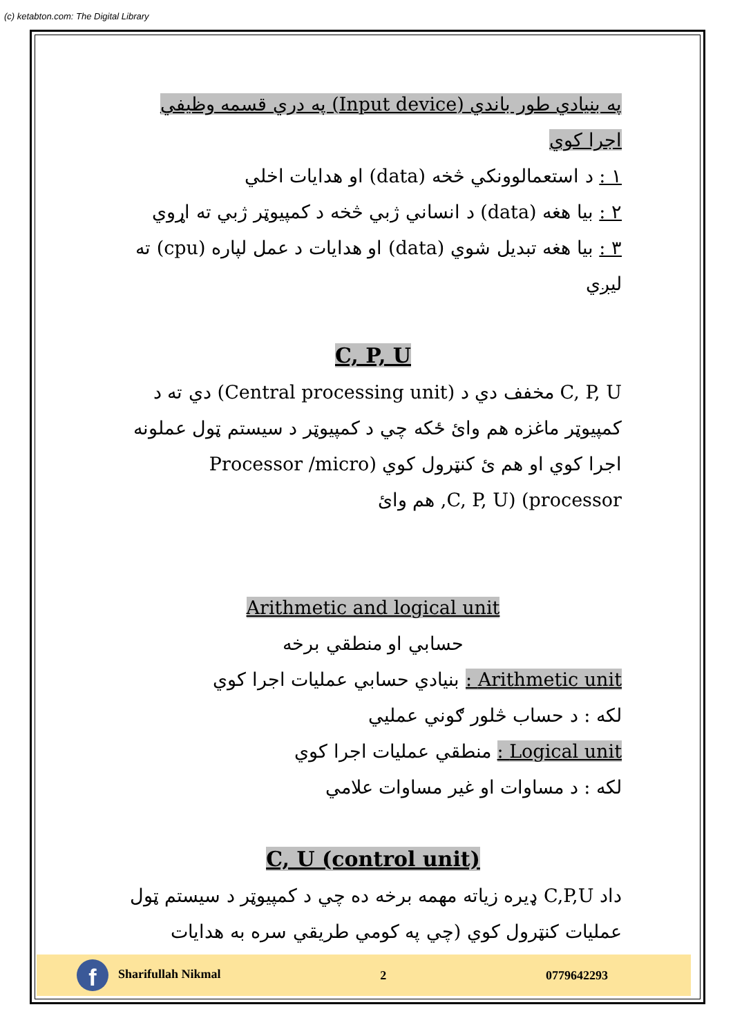(c) ketabton.com: The Digital Library
په بنيادي طور باندي (Input device) په دري قسمه وظيفي اجرا کوي
١ : د استعمالوونکي څخه (data) او هدايات اخلي
٢ : بيا هغه (data) د انساني ژبي څخه د کمپيوټر ژبي ته اړوي
٣ : بيا هغه تبديل شوي (data) او هدايات د عمل لپاره (cpu) ته ليږي
C, P, U
C, P, U مخفف دي د (Central processing unit) دي ته د کمپيوټر ماغزه هم وائ ځکه چي د کمپيوټر د سيستم ټول عملونه اجرا کوي او هم ئ کنټرول کوي (Processor /micro processor) (C, P, U, هم وائ
Arithmetic and logical unit
حسابي او منطقي برخه
Arithmetic unit : بنيادي حسابي عمليات اجرا کوي
لکه : د حساب څلور ګوني عمليي
Logical unit : منطقي عمليات اجرا کوي
لکه : د مساوات او غير مساوات علامي
C, U (control unit)
داد C,P,U ډيره زياته مهمه برخه ده چي د کمپيوټر د سيستم ټول عمليات کنټرول کوي (چي په کومي طريقي سره به هدايات
f Sharifullah Nikmal 2 0779642293